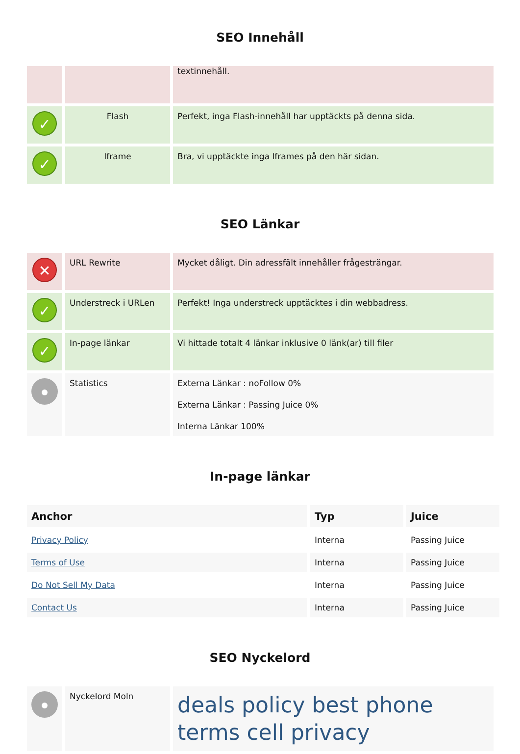SEO Innehåll
| | | textinnehåll. |
| ✓ | Flash | Perfekt, inga Flash-innehåll har upptäckts på denna sida. |
| ✓ | Iframe | Bra, vi upptäckte inga Iframes på den här sidan. |
SEO Länkar
| ✕ | URL Rewrite | Mycket dåligt. Din adressfält innehåller frågesträngar. |
| ✓ | Understreck i URLen | Perfekt! Inga understreck upptäcktes i din webbadress. |
| ✓ | In-page länkar | Vi hittade totalt 4 länkar inklusive 0 länk(ar) till filer |
| | Statistics | Externa Länkar : noFollow 0% Externa Länkar : Passing Juice 0% Interna Länkar 100% |
In-page länkar
| Anchor | Typ | Juice |
| --- | --- | --- |
| Privacy Policy | Interna | Passing Juice |
| Terms of Use | Interna | Passing Juice |
| Do Not Sell My Data | Interna | Passing Juice |
| Contact Us | Interna | Passing Juice |
SEO Nyckelord
| | Nyckelord Moln | deals policy best phone terms cell privacy |